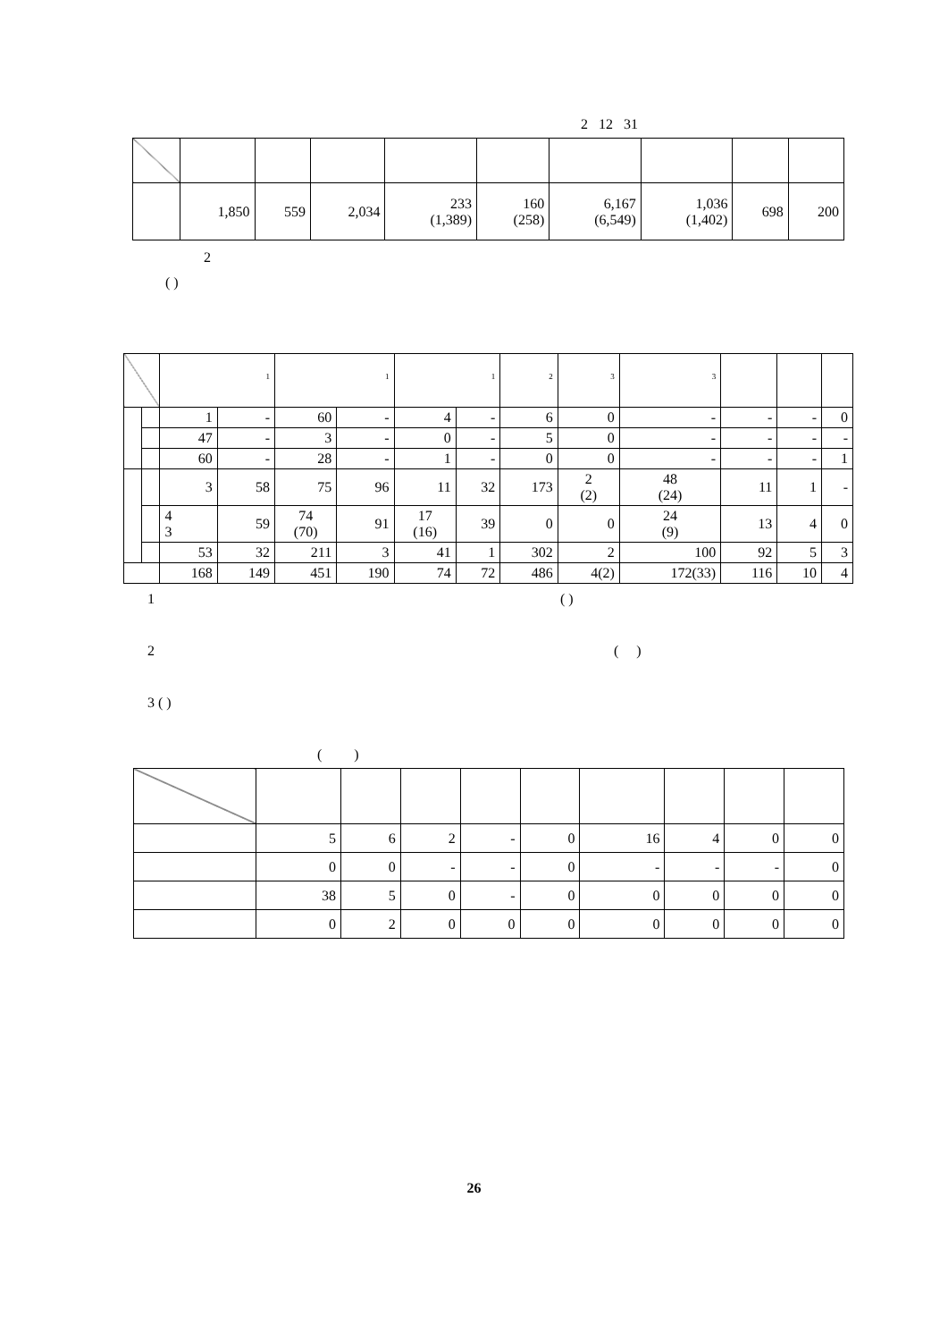2 12 31
| | 1,850 | 559 | 2,034 | 233 (1,389) | 160 (258) | 6,167 (6,549) | 1,036 (1,402) | 698 | 200 |
2
( )
| | | <sup>1</sup> | | <sup>1</sup> | | <sup>1</sup> | | <sup>2</sup> | <sup>3</sup> | <sup>3</sup> | | | |
| --- | --- | --- | --- | --- | --- | --- | --- | --- | --- | --- | --- | --- | --- |
| | | 1 | - | 60 | - | 4 | - | 6 | 0 | - | - | - | 0 |
| | | 47 | - | 3 | - | 0 | - | 5 | 0 | - | - | - | - |
| | | 60 | - | 28 | - | 1 | - | 0 | 0 | - | - | - | 1 |
| | | 3 | 58 | 75 | 96 | 11 | 32 | 173 | 2 (2) | 48 (24) | 11 | 1 | - |
| | | 4 3 | 59 | 74 (70) | 91 | 17 (16) | 39 | 0 | 0 | 24 (9) | 13 | 4 | 0 |
| | | 53 | 32 | 211 | 3 | 41 | 1 | 302 | 2 | 100 | 92 | 5 | 3 |
| | | 168 | 149 | 451 | 190 | 74 | 72 | 486 | 4(2) | 172(33) | 116 | 10 | 4 |
1 ( )
2 ( )
3 ( )
( )
| | 5 | 6 | 2 | - | 0 | 16 | 4 | 0 | 0 |
| | 0 | 0 | - | - | 0 | - | - | - | 0 |
| | 38 | 5 | 0 | - | 0 | 0 | 0 | 0 | 0 |
| | 0 | 2 | 0 | 0 | 0 | 0 | 0 | 0 | 0 |
26